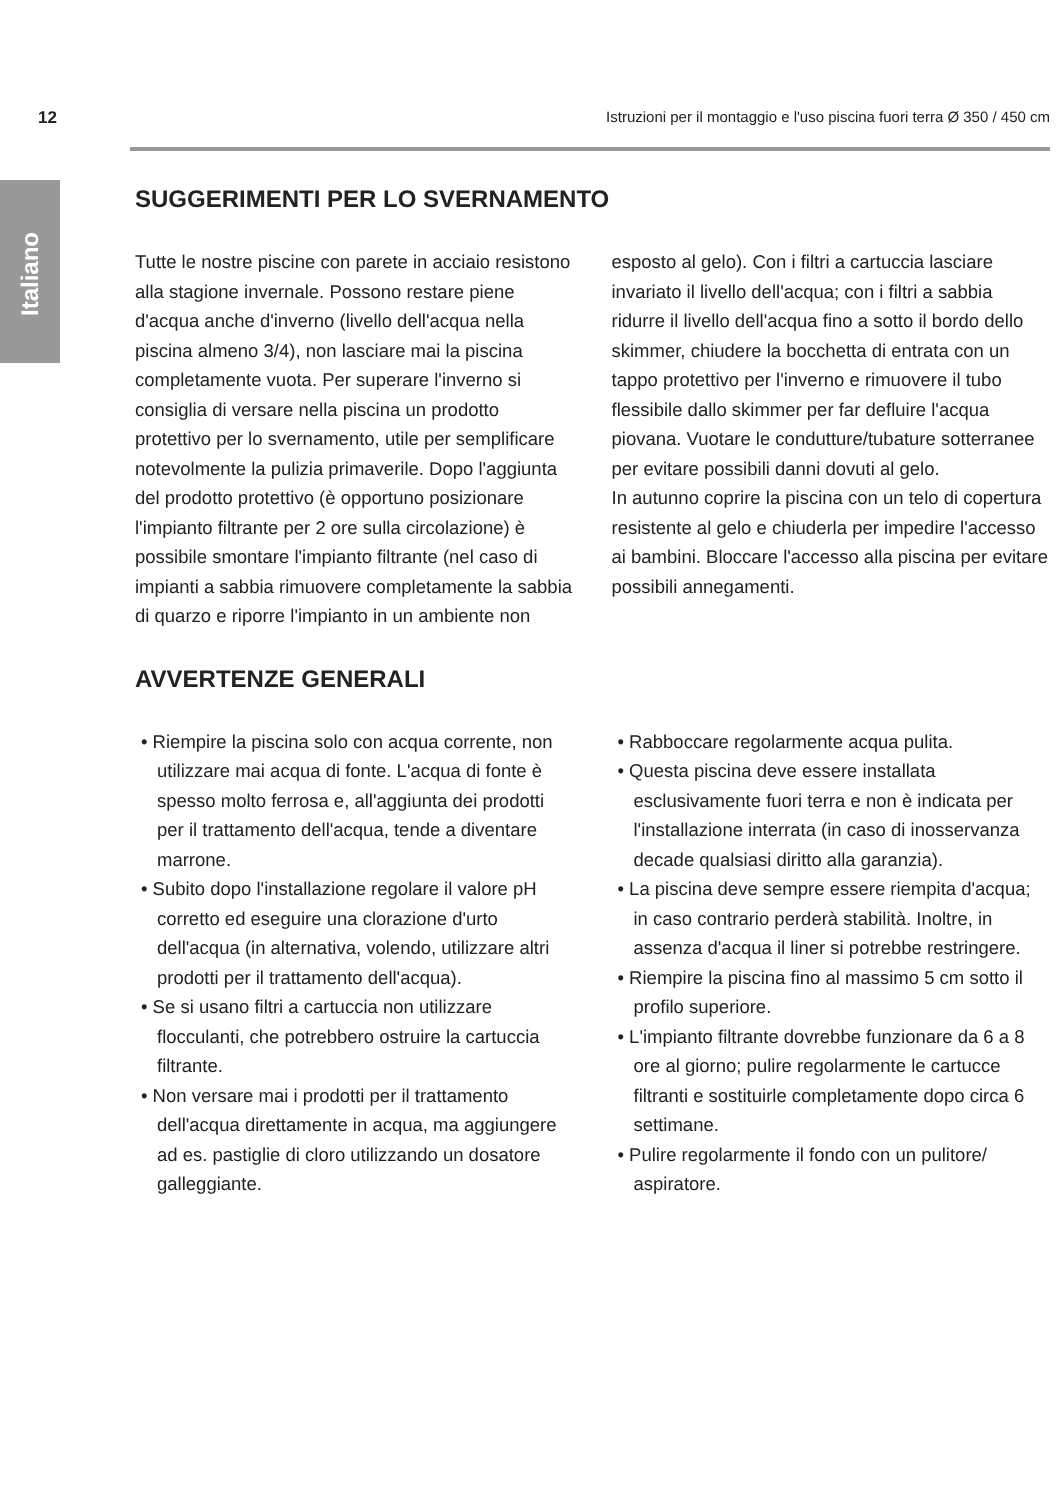12 Istruzioni per il montaggio e l'uso piscina fuori terra Ø 350 / 450 cm
Italiano
SUGGERIMENTI PER LO SVERNAMENTO
Tutte le nostre piscine con parete in acciaio resistono alla stagione invernale. Possono restare piene d'acqua anche d'inverno (livello dell'acqua nella piscina almeno 3/4), non lasciare mai la piscina completamente vuota. Per superare l'inverno si consiglia di versare nella piscina un prodotto protettivo per lo svernamento, utile per semplificare notevolmente la pulizia primaverile. Dopo l'aggiunta del prodotto protettivo (è opportuno posizionare l'impianto filtrante per 2 ore sulla circolazione) è possibile smontare l'impianto filtrante (nel caso di impianti a sabbia rimuovere completamente la sabbia di quarzo e riporre l'impianto in un ambiente non esposto al gelo). Con i filtri a cartuccia lasciare invariato il livello dell'acqua; con i filtri a sabbia ridurre il livello dell'acqua fino a sotto il bordo dello skimmer, chiudere la bocchetta di entrata con un tappo protettivo per l'inverno e rimuovere il tubo flessibile dallo skimmer per far defluire l'acqua piovana. Vuotare le condutture/tubature sotterranee per evitare possibili danni dovuti al gelo.
In autunno coprire la piscina con un telo di copertura resistente al gelo e chiuderla per impedire l'accesso ai bambini. Bloccare l'accesso alla piscina per evitare possibili annegamenti.
AVVERTENZE GENERALI
• Riempire la piscina solo con acqua corrente, non utilizzare mai acqua di fonte. L'acqua di fonte è spesso molto ferrosa e, all'aggiunta dei prodotti per il trattamento dell'acqua, tende a diventare marrone.
• Subito dopo l'installazione regolare il valore pH corretto ed eseguire una clorazione d'urto dell'acqua (in alternativa, volendo, utilizzare altri prodotti per il trattamento dell'acqua).
• Se si usano filtri a cartuccia non utilizzare flocculanti, che potrebbero ostruire la cartuccia filtrante.
• Non versare mai i prodotti per il trattamento dell'acqua direttamente in acqua, ma aggiungere ad es. pastiglie di cloro utilizzando un dosatore galleggiante.
• Rabboccare regolarmente acqua pulita.
• Questa piscina deve essere installata esclusivamente fuori terra e non è indicata per l'installazione interrata (in caso di inosservanza decade qualsiasi diritto alla garanzia).
• La piscina deve sempre essere riempita d'acqua; in caso contrario perderà stabilità. Inoltre, in assenza d'acqua il liner si potrebbe restringere.
• Riempire la piscina fino al massimo 5 cm sotto il profilo superiore.
• L'impianto filtrante dovrebbe funzionare da 6 a 8 ore al giorno; pulire regolarmente le cartucce filtranti e sostituirle completamente dopo circa 6 settimane.
• Pulire regolarmente il fondo con un pulitore/ aspiratore.